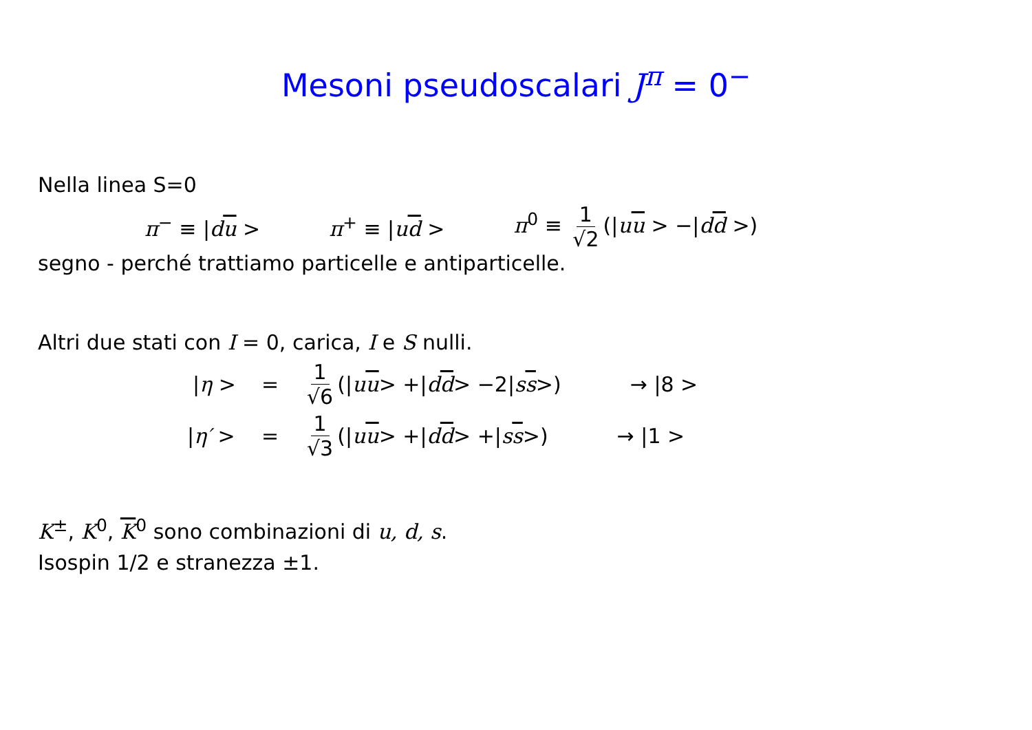Mesoni pseudoscalari J<sup>π</sup> = 0<sup>−</sup>
Nella linea S=0
π<sup>−</sup> ≡ |du > π<sup>+</sup> ≡ |ud > π<sup>0</sup> ≡ 1 √2 (|uu > −|dd >)
segno - perché trattiamo particelle e antiparticelle.
Altri due stati con I = 0, carica, I e S nulli.
|η > = 1 √6 (| uu > +| dd > −2| ss >) → |8 >
|η′ > = 1 √3 (| uu > +| dd > +| ss >) → |1 >
K<sup>±</sup>, K<sup>0</sup>, K<sup>0</sup> sono combinazioni di u, d, s.
Isospin 1/2 e stranezza ±1.